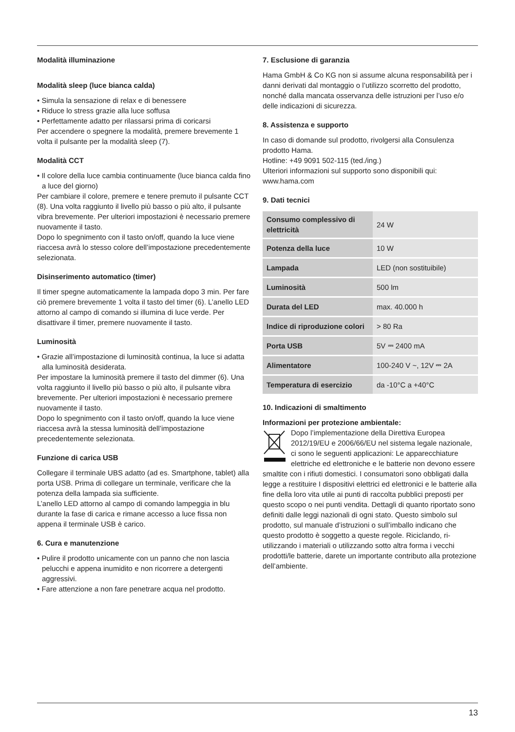Modalità illuminazione
Modalità sleep (luce bianca calda)
• Simula la sensazione di relax e di benessere
• Riduce lo stress grazie alla luce soffusa
• Perfettamente adatto per rilassarsi prima di coricarsi
Per accendere o spegnere la modalità, premere brevemente 1 volta il pulsante per la modalità sleep (7).
Modalità CCT
• Il colore della luce cambia continuamente (luce bianca calda fino a luce del giorno)
Per cambiare il colore, premere e tenere premuto il pulsante CCT (8). Una volta raggiunto il livello più basso o più alto, il pulsante vibra brevemente. Per ulteriori impostazioni è necessario premere nuovamente il tasto.
Dopo lo spegnimento con il tasto on/off, quando la luce viene riaccesa avrà lo stesso colore dell’impostazione precedentemente selezionata.
Disinserimento automatico (timer)
Il timer spegne automaticamente la lampada dopo 3 min. Per fare ciò premere brevemente 1 volta il tasto del timer (6). L’anello LED attorno al campo di comando si illumina di luce verde. Per disattivare il timer, premere nuovamente il tasto.
Luminosità
• Grazie all’impostazione di luminosità continua, la luce si adatta alla luminosità desiderata.
Per impostare la luminosità premere il tasto del dimmer (6). Una volta raggiunto il livello più basso o più alto, il pulsante vibra brevemente. Per ulteriori impostazioni è necessario premere nuovamente il tasto.
Dopo lo spegnimento con il tasto on/off, quando la luce viene riaccesa avrà la stessa luminosità dell’impostazione precedentemente selezionata.
Funzione di carica USB
Collegare il terminale UBS adatto (ad es. Smartphone, tablet) alla porta USB. Prima di collegare un terminale, verificare che la potenza della lampada sia sufficiente.
L’anello LED attorno al campo di comando lampeggia in blu durante la fase di carica e rimane accesso a luce fissa non appena il terminale USB è carico.
6. Cura e manutenzione
• Pulire il prodotto unicamente con un panno che non lascia pelucchi e appena inumidito e non ricorrere a detergenti aggressivi.
• Fare attenzione a non fare penetrare acqua nel prodotto.
7. Esclusione di garanzia
Hama GmbH & Co KG non si assume alcuna responsabilità per i danni derivati dal montaggio o l’utilizzo scorretto del prodotto, nonché dalla mancata osservanza delle istruzioni per l’uso e/o delle indicazioni di sicurezza.
8. Assistenza e supporto
In caso di domande sul prodotto, rivolgersi alla Consulenza prodotto Hama.
Hotline: +49 9091 502-115 (ted./ing.)
Ulteriori informazioni sul supporto sono disponibili qui: www.hama.com
9. Dati tecnici
| Consumo complessivo di elettricità | 24 W |
| Potenza della luce | 10 W |
| Lampada | LED (non sostituibile) |
| Luminosità | 500 lm |
| Durata del LED | max. 40.000 h |
| Indice di riproduzione colori | > 80 Ra |
| Porta USB | 5V ⎓ 2400 mA |
| Alimentatore | 100-240 V ~, 12V ⎓ 2A |
| Temperatura di esercizio | da -10°C a +40°C |
10. Indicazioni di smaltimento
Informazioni per protezione ambientale:
Dopo l’implementazione della Direttiva Europea 2012/19/EU e 2006/66/EU nel sistema legale nazionale, ci sono le seguenti applicazioni: Le apparecchiature elettriche ed elettroniche e le batterie non devono essere smaltite con i rifiuti domestici. I consumatori sono obbligati dalla legge a restituire I dispositivi elettrici ed elettronici e le batterie alla fine della loro vita utile ai punti di raccolta pubblici preposti per questo scopo o nei punti vendita. Dettagli di quanto riportato sono definiti dalle leggi nazionali di ogni stato. Questo simbolo sul prodotto, sul manuale d’istruzioni o sull’imballo indicano che questo prodotto è soggetto a queste regole. Riciclando, ri-utilizzando i materiali o utilizzando sotto altra forma i vecchi prodotti/le batterie, darete un importante contributo alla protezione dell’ambiente.
13